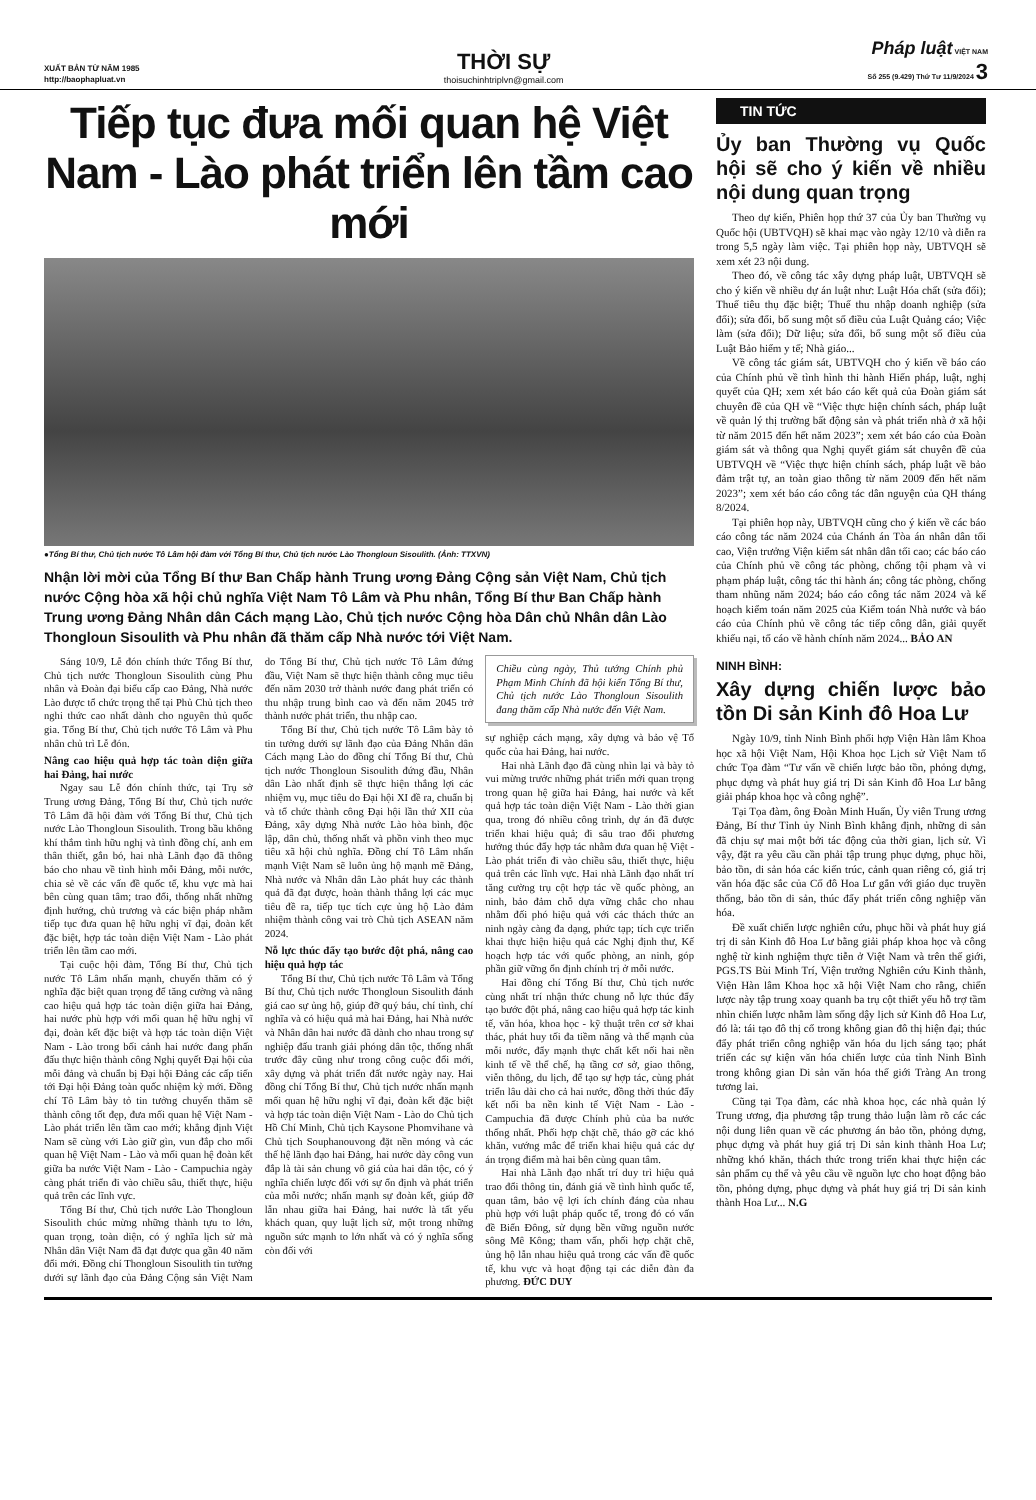XUẤT BẢN TỪ NĂM 1985
http://baophapluat.vn
THỜI SỰ
thoisuchinhtriplvn@gmail.com
Pháp luật VIỆT NAM
Số 255 (9.429) Thứ Tư 11/9/2024 3
Tiếp tục đưa mối quan hệ Việt Nam - Lào phát triển lên tầm cao mới
●Tổng Bí thư, Chủ tịch nước Tô Lâm hội đàm với Tổng Bí thư, Chủ tịch nước Lào Thongloun Sisoulith. (Ảnh: TTXVN)
Nhận lời mời của Tổng Bí thư Ban Chấp hành Trung ương Đảng Cộng sản Việt Nam, Chủ tịch nước Cộng hòa xã hội chủ nghĩa Việt Nam Tô Lâm và Phu nhân, Tổng Bí thư Ban Chấp hành Trung ương Đảng Nhân dân Cách mạng Lào, Chủ tịch nước Cộng hòa Dân chủ Nhân dân Lào Thongloun Sisoulith và Phu nhân đã thăm cấp Nhà nước tới Việt Nam.
Sáng 10/9, Lễ đón chính thức Tổng Bí thư, Chủ tịch nước Thongloun Sisoulith cùng Phu nhân và Đoàn đại biểu cấp cao Đảng, Nhà nước Lào được tổ chức trọng thể tại Phủ Chủ tịch theo nghi thức cao nhất dành cho nguyên thủ quốc gia. Tổng Bí thư, Chủ tịch nước Tô Lâm và Phu nhân chủ trì Lễ đón.
Nâng cao hiệu quả hợp tác toàn diện giữa hai Đảng, hai nước
Ngay sau Lễ đón chính thức, tại Trụ sở Trung ương Đảng, Tổng Bí thư, Chủ tịch nước Tô Lâm đã hội đàm với Tổng Bí thư, Chủ tịch nước Lào Thongloun Sisoulith. Trong bầu không khí thắm tình hữu nghị và tình đồng chí, anh em thân thiết, gắn bó, hai nhà Lãnh đạo đã thông báo cho nhau về tình hình mỗi Đảng, mỗi nước, chia sẻ về các vấn đề quốc tế, khu vực mà hai bên cùng quan tâm; trao đổi, thống nhất những định hướng, chủ trương và các biện pháp nhằm tiếp tục đưa quan hệ hữu nghị vĩ đại, đoàn kết đặc biệt, hợp tác toàn diện Việt Nam - Lào phát triển lên tầm cao mới.
Tại cuộc hội đàm, Tổng Bí thư, Chủ tịch nước Tô Lâm nhấn mạnh, chuyến thăm có ý nghĩa đặc biệt quan trọng để tăng cường và nâng cao hiệu quả hợp tác toàn diện giữa hai Đảng, hai nước phù hợp với mối quan hệ hữu nghị vĩ đại, đoàn kết đặc biệt và hợp tác toàn diện Việt Nam - Lào trong bối cảnh hai nước đang phấn đấu thực hiện thành công Nghị quyết Đại hội của mỗi đảng và chuẩn bị Đại hội Đảng các cấp tiến tới Đại hội Đảng toàn quốc nhiệm kỳ mới. Đồng chí Tô Lâm bày tỏ tin tưởng chuyến thăm sẽ thành công tốt đẹp, đưa mối quan hệ Việt Nam - Lào phát triển lên tầm cao mới; khẳng định Việt Nam sẽ cùng với Lào giữ gìn, vun đắp cho mối quan hệ Việt Nam - Lào và mối quan hệ đoàn kết giữa ba nước Việt Nam - Lào - Campuchia ngày càng phát triển đi vào chiều sâu, thiết thực, hiệu quả trên các lĩnh vực.
Tổng Bí thư, Chủ tịch nước Lào Thongloun Sisoulith chúc mừng những thành tựu to lớn, quan trọng, toàn diện, có ý nghĩa lịch sử mà Nhân dân Việt Nam đã đạt được qua gần 40 năm đổi mới. Đồng chí Thongloun Sisoulith tin tưởng dưới sự lãnh đạo của Đảng Cộng sản Việt Nam do Tổng Bí thư, Chủ tịch nước Tô Lâm đứng đầu, Việt Nam sẽ thực hiện thành công mục tiêu đến năm 2030 trở thành nước đang phát triển có thu nhập trung bình cao và đến năm 2045 trở thành nước phát triển, thu nhập cao.
Tổng Bí thư, Chủ tịch nước Tô Lâm bày tỏ tin tưởng dưới sự lãnh đạo của Đảng Nhân dân Cách mạng Lào do đồng chí Tổng Bí thư, Chủ tịch nước Thongloun Sisoulith đứng đầu, Nhân dân Lào nhất định sẽ thực hiện thắng lợi các nhiệm vụ, mục tiêu do Đại hội XI đề ra, chuẩn bị và tổ chức thành công Đại hội lần thứ XII của Đảng, xây dựng Nhà nước Lào hòa bình, độc lập, dân chủ, thống nhất và phồn vinh theo mục tiêu xã hội chủ nghĩa. Đồng chí Tô Lâm nhấn mạnh Việt Nam sẽ luôn ủng hộ mạnh mẽ Đảng, Nhà nước và Nhân dân Lào phát huy các thành quả đã đạt được, hoàn thành thắng lợi các mục tiêu đề ra, tiếp tục tích cực ủng hộ Lào đảm nhiệm thành công vai trò Chủ tịch ASEAN năm 2024.
Nỗ lực thúc đẩy tạo bước đột phá, nâng cao hiệu quả hợp tác
Tổng Bí thư, Chủ tịch nước Tô Lâm và Tổng Bí thư, Chủ tịch nước Thongloun Sisoulith đánh giá cao sự ủng hộ, giúp đỡ quý báu, chí tình, chí nghĩa và có hiệu quả mà hai Đảng, hai Nhà nước và Nhân dân hai nước đã dành cho nhau trong sự nghiệp đấu tranh giải phóng dân tộc, thống nhất trước đây cũng như trong công cuộc đổi mới, xây dựng và phát triển đất nước ngày nay. Hai đồng chí Tổng Bí thư, Chủ tịch nước nhấn mạnh mối quan hệ hữu nghị vĩ đại, đoàn kết đặc biệt và hợp tác toàn diện Việt Nam - Lào do Chủ tịch Hồ Chí Minh, Chủ tịch Kaysone Phomvihane và Chủ tịch Souphanouvong đặt nền móng và các thế hệ lãnh đạo hai Đảng, hai nước dày công vun đắp là tài sản chung vô giá của hai dân tộc, có ý nghĩa chiến lược đối với sự ổn định và phát triển của mỗi nước; nhấn mạnh sự đoàn kết, giúp đỡ lẫn nhau giữa hai Đảng, hai nước là tất yếu khách quan, quy luật lịch sử, một trong những nguồn sức mạnh to lớn nhất và có ý nghĩa sống còn đối với
Chiều cùng ngày, Thủ tướng Chính phủ Phạm Minh Chính đã hội kiến Tổng Bí thư, Chủ tịch nước Lào Thongloun Sisoulith đang thăm cấp Nhà nước đến Việt Nam.
sự nghiệp cách mạng, xây dựng và bảo vệ Tổ quốc của hai Đảng, hai nước.
Hai nhà Lãnh đạo đã cùng nhìn lại và bày tỏ vui mừng trước những phát triển mới quan trọng trong quan hệ giữa hai Đảng, hai nước và kết quả hợp tác toàn diện Việt Nam - Lào thời gian qua, trong đó nhiều công trình, dự án đã được triển khai hiệu quả; đi sâu trao đổi phương hướng thúc đẩy hợp tác nhằm đưa quan hệ Việt - Lào phát triển đi vào chiều sâu, thiết thực, hiệu quả trên các lĩnh vực. Hai nhà Lãnh đạo nhất trí tăng cường trụ cột hợp tác về quốc phòng, an ninh, bảo đảm chỗ dựa vững chắc cho nhau nhằm đối phó hiệu quả với các thách thức an ninh ngày càng đa dạng, phức tạp; tích cực triển khai thực hiện hiệu quả các Nghị định thư, Kế hoạch hợp tác với quốc phòng, an ninh, góp phần giữ vững ổn định chính trị ở mỗi nước.
Hai đồng chí Tổng Bí thư, Chủ tịch nước cùng nhất trí nhận thức chung nỗ lực thúc đẩy tạo bước đột phá, nâng cao hiệu quả hợp tác kinh tế, văn hóa, khoa học - kỹ thuật trên cơ sở khai thác, phát huy tối đa tiềm năng và thế mạnh của mỗi nước, đẩy mạnh thực chất kết nối hai nền kinh tế về thể chế, hạ tầng cơ sở, giao thông, viễn thông, du lịch, để tạo sự hợp tác, cùng phát triển lâu dài cho cả hai nước, đồng thời thúc đẩy kết nối ba nền kinh tế Việt Nam - Lào - Campuchia đã được Chính phủ của ba nước thống nhất. Phối hợp chặt chẽ, tháo gỡ các khó khăn, vướng mắc để triển khai hiệu quả các dự án trọng điểm mà hai bên cùng quan tâm.
Hai nhà Lãnh đạo nhất trí duy trì hiệu quả trao đổi thông tin, đánh giá về tình hình quốc tế, quan tâm, bảo vệ lợi ích chính đáng của nhau phù hợp với luật pháp quốc tế, trong đó có vấn đề Biển Đông, sử dụng bền vững nguồn nước sông Mê Kông; tham vấn, phối hợp chặt chẽ, ủng hộ lẫn nhau hiệu quả trong các vấn đề quốc tế, khu vực và hoạt động tại các diễn đàn đa phương. ĐỨC DUY
TIN TỨC
Ủy ban Thường vụ Quốc hội sẽ cho ý kiến về nhiều nội dung quan trọng
Theo dự kiến, Phiên họp thứ 37 của Ủy ban Thường vụ Quốc hội (UBTVQH) sẽ khai mạc vào ngày 12/10 và diễn ra trong 5,5 ngày làm việc. Tại phiên họp này, UBTVQH sẽ xem xét 23 nội dung.
Theo đó, về công tác xây dựng pháp luật, UBTVQH sẽ cho ý kiến về nhiều dự án luật như: Luật Hóa chất (sửa đổi); Thuế tiêu thụ đặc biệt; Thuế thu nhập doanh nghiệp (sửa đổi); sửa đổi, bổ sung một số điều của Luật Quảng cáo; Việc làm (sửa đổi); Dữ liệu; sửa đổi, bổ sung một số điều của Luật Bảo hiểm y tế; Nhà giáo...
Về công tác giám sát, UBTVQH cho ý kiến về báo cáo của Chính phủ về tình hình thi hành Hiến pháp, luật, nghị quyết của QH; xem xét báo cáo kết quả của Đoàn giám sát chuyên đề của QH về “Việc thực hiện chính sách, pháp luật về quản lý thị trường bất động sản và phát triển nhà ở xã hội từ năm 2015 đến hết năm 2023”; xem xét báo cáo của Đoàn giám sát và thông qua Nghị quyết giám sát chuyên đề của UBTVQH về “Việc thực hiện chính sách, pháp luật về bảo đảm trật tự, an toàn giao thông từ năm 2009 đến hết năm 2023”; xem xét báo cáo công tác dân nguyện của QH tháng 8/2024.
Tại phiên họp này, UBTVQH cũng cho ý kiến về các báo cáo công tác năm 2024 của Chánh án Tòa án nhân dân tối cao, Viện trưởng Viện kiểm sát nhân dân tối cao; các báo cáo của Chính phủ về công tác phòng, chống tội phạm và vi phạm pháp luật, công tác thi hành án; công tác phòng, chống tham nhũng năm 2024; báo cáo công tác năm 2024 và kế hoạch kiểm toán năm 2025 của Kiểm toán Nhà nước và báo cáo của Chính phủ về công tác tiếp công dân, giải quyết khiếu nại, tố cáo về hành chính năm 2024... BẢO AN
NINH BÌNH:
Xây dựng chiến lược bảo tồn Di sản Kinh đô Hoa Lư
Ngày 10/9, tỉnh Ninh Bình phối hợp Viện Hàn lâm Khoa học xã hội Việt Nam, Hội Khoa học Lịch sử Việt Nam tổ chức Tọa đàm “Tư vấn về chiến lược bảo tồn, phỏng dựng, phục dựng và phát huy giá trị Di sản Kinh đô Hoa Lư bằng giải pháp khoa học và công nghệ”.
Tại Tọa đàm, ông Đoàn Minh Huấn, Ủy viên Trung ương Đảng, Bí thư Tỉnh ủy Ninh Bình khẳng định, những di sản đã chịu sự mai một bởi tác động của thời gian, lịch sử. Vì vậy, đặt ra yêu cầu cần phải tập trung phục dựng, phục hồi, bảo tồn, di sản hóa các kiến trúc, cảnh quan riêng có, giá trị văn hóa đặc sắc của Cố đô Hoa Lư gắn với giáo dục truyền thống, bảo tồn di sản, thúc đẩy phát triển công nghiệp văn hóa.
Đề xuất chiến lược nghiên cứu, phục hồi và phát huy giá trị di sản Kinh đô Hoa Lư bằng giải pháp khoa học và công nghệ từ kinh nghiệm thực tiễn ở Việt Nam và trên thế giới, PGS.TS Bùi Minh Trí, Viện trưởng Nghiên cứu Kinh thành, Viện Hàn lâm Khoa học xã hội Việt Nam cho rằng, chiến lược này tập trung xoay quanh ba trụ cột thiết yếu hỗ trợ tầm nhìn chiến lược nhằm làm sống dậy lịch sử Kinh đô Hoa Lư, đó là: tái tạo đô thị cổ trong không gian đô thị hiện đại; thúc đẩy phát triển công nghiệp văn hóa du lịch sáng tạo; phát triển các sự kiện văn hóa chiến lược của tỉnh Ninh Bình trong không gian Di sản văn hóa thế giới Tràng An trong tương lai.
Cũng tại Tọa đàm, các nhà khoa học, các nhà quản lý Trung ương, địa phương tập trung thảo luận làm rõ các các nội dung liên quan về các phương án bảo tồn, phỏng dựng, phục dựng và phát huy giá trị Di sản kinh thành Hoa Lư; những khó khăn, thách thức trong triển khai thực hiện các sản phẩm cụ thể và yêu cầu về nguồn lực cho hoạt động bảo tồn, phỏng dựng, phục dựng và phát huy giá trị Di sản kinh thành Hoa Lư... N.G